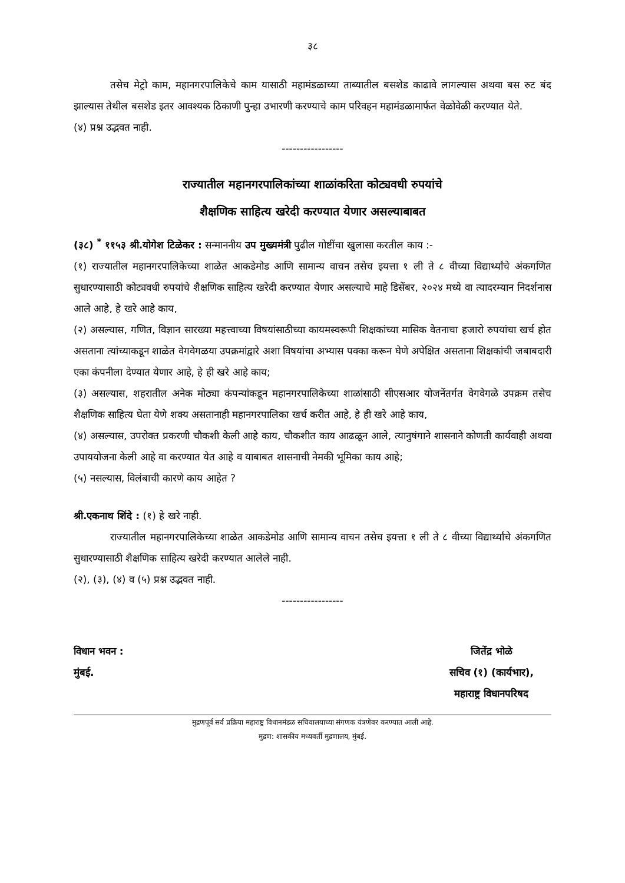३८
तसेच मेट्रो काम, महानगरपालिकेचे काम यासाठी महामंडळाच्या ताब्यातील बसशेड काढावे लागल्यास अथवा बस रुट बंद झाल्यास तेथील बसशेड इतर आवश्यक ठिकाणी पुन्हा उभारणी करण्याचे काम परिवहन महामंडळामार्फत वेळोवेळी करण्यात येते.
(४) प्रश्न उद्भवत नाही.
-----------------
राज्यातील महानगरपालिकांच्या शाळांकरिता कोट्यवधी रुपयांचे
शैक्षणिक साहित्य खरेदी करण्यात येणार असल्याबाबत
(३८) <sup>*</sup> ११५३ श्री.योगेश टिळेकर : सन्माननीय उप मुख्यमंत्री पुढील गोष्टींचा खुलासा करतील काय :-
(१) राज्यातील महानगरपालिकेच्या शाळेत आकडेमोड आणि सामान्य वाचन तसेच इयत्ता १ ली ते ८ वीच्या विद्यार्थ्यांचे अंकगणित सुधारण्यासाठी कोट्यवधी रुपयांचे शैक्षणिक साहित्य खरेदी करण्यात येणार असल्याचे माहे डिसेंबर, २०२४ मध्ये वा त्यादरम्यान निदर्शनास आले आहे, हे खरे आहे काय,
(२) असल्यास, गणित, विज्ञान सारख्या महत्त्वाच्या विषयांसाठीच्या कायमस्वरूपी शिक्षकांच्या मासिक वेतनाचा हजारो रुपयांचा खर्च होत असताना त्यांच्याकडून शाळेत वेगवेगळया उपक्रमांद्वारे अशा विषयांचा अभ्यास पक्का करून घेणे अपेक्षित असताना शिक्षकांची जबाबदारी एका कंपनीला देण्यात येणार आहे, हे ही खरे आहे काय;
(३) असल्यास, शहरातील अनेक मोठ्या कंपन्यांकडून महानगरपालिकेच्या शाळांसाठी सीएसआर योजनेंतर्गत वेगवेगळे उपक्रम तसेच शैक्षणिक साहित्य घेता येणे शक्य असतानाही महानगरपालिका खर्च करीत आहे, हे ही खरे आहे काय,
(४) असल्यास, उपरोक्त प्रकरणी चौकशी केली आहे काय, चौकशीत काय आढळून आले, त्यानुषंगाने शासनाने कोणती कार्यवाही अथवा उपाययोजना केली आहे वा करण्यात येत आहे व याबाबत शासनाची नेमकी भूमिका काय आहे;
(५) नसल्यास, विलंबाची कारणे काय आहेत ?
श्री.एकनाथ शिंदे : (१) हे खरे नाही.
राज्यातील महानगरपालिकेच्या शाळेत आकडेमोड आणि सामान्य वाचन तसेच इयत्ता १ ली ते ८ वीच्या विद्यार्थ्यांचे अंकगणित सुधारण्यासाठी शैक्षणिक साहित्य खरेदी करण्यात आलेले नाही.
(२), (३), (४) व (५) प्रश्न उद्भवत नाही.
-----------------
विधान भवन :
मुंबई.
जितेंद्र भोळे
सचिव (१) (कार्यभार),
महाराष्ट्र विधानपरिषद
मुद्रणपूर्व सर्व प्रक्रिया महाराष्ट्र विधानमंडळ सचिवालयाच्या संगणक यंत्रणेवर करण्यात आली आहे.
मुद्रण: शासकीय मध्यवर्ती मुद्रणालय, मुंबई.